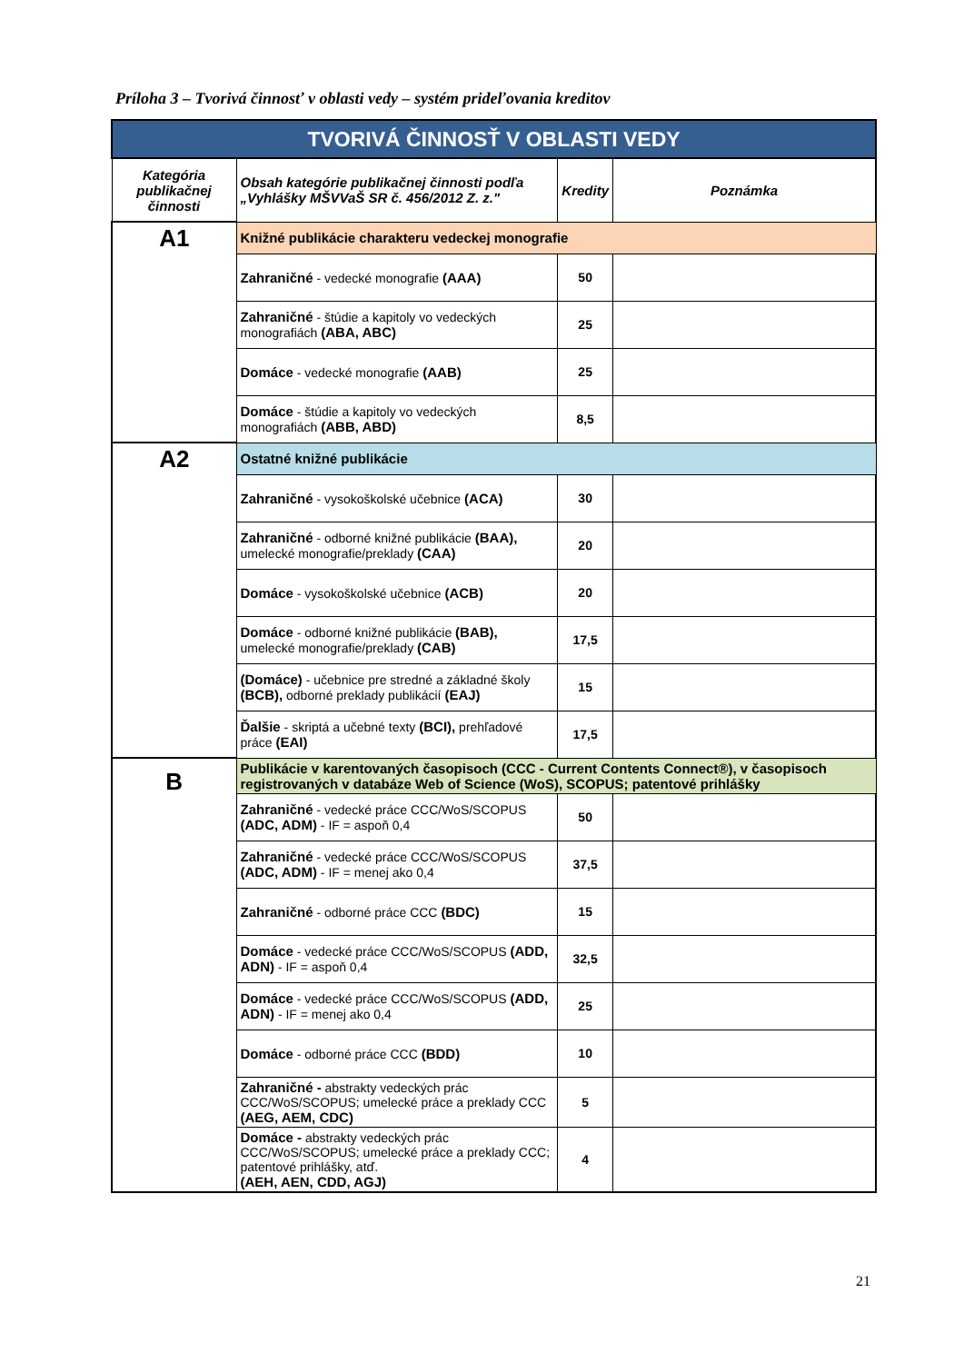Príloha 3 – Tvorivá činnosť v oblasti vedy – systém prideľovania kreditov
| TVORIVÁ ČINNOSŤ V OBLASTI VEDY | | | |
| --- | --- | --- | --- |
| Kategória publikačnej činnosti | Obsah kategórie publikačnej činnosti podľa „Vyhlášky MŠVVaŠ SR č. 456/2012 Z. z." | Kredity | Poznámka |
| A1 | Knižné publikácie charakteru vedeckej monografie | | |
| | Zahraničné - vedecké monografie (AAA) | 50 | |
| | Zahraničné - štúdie a kapitoly vo vedeckých monografiách (ABA, ABC) | 25 | |
| | Domáce - vedecké monografie (AAB) | 25 | |
| | Domáce - štúdie a kapitoly vo vedeckých monografiách (ABB, ABD) | 8,5 | |
| A2 | Ostatné knižné publikácie | | |
| | Zahraničné - vysokoškolské učebnice (ACA) | 30 | |
| | Zahraničné - odborné knižné publikácie (BAA), umelecké monografie/preklady (CAA) | 20 | |
| | Domáce - vysokoškolské učebnice (ACB) | 20 | |
| | Domáce - odborné knižné publikácie (BAB), umelecké monografie/preklady (CAB) | 17,5 | |
| | (Domáce) - učebnice pre stredné a základné školy (BCB), odborné preklady publikácií (EAJ) | 15 | |
| | Ďalšie - skriptá a učebné texty (BCI), prehľadové práce (EAI) | 17,5 | |
| B | Publikácie v karentovaných časopisoch (CCC - Current Contents Connect®), v časopisoch registrovaných v databáze Web of Science (WoS), SCOPUS; patentové prihlášky | | |
| | Zahraničné - vedecké práce CCC/WoS/SCOPUS (ADC, ADM) - IF = aspoň 0,4 | 50 | |
| | Zahraničné - vedecké práce CCC/WoS/SCOPUS (ADC, ADM) - IF = menej ako 0,4 | 37,5 | |
| | Zahraničné - odborné práce CCC (BDC) | 15 | |
| | Domáce - vedecké práce CCC/WoS/SCOPUS (ADD, ADN) - IF = aspoň 0,4 | 32,5 | |
| | Domáce - vedecké práce CCC/WoS/SCOPUS (ADD, ADN) - IF = menej ako 0,4 | 25 | |
| | Domáce - odborné práce CCC (BDD) | 10 | |
| | Zahraničné - abstrakty vedeckých prác CCC/WoS/SCOPUS; umelecké práce a preklady CCC (AEG, AEM, CDC) | 5 | |
| | Domáce - abstrakty vedeckých prác CCC/WoS/SCOPUS; umelecké práce a preklady CCC; patentové prihlášky, atď. (AEH, AEN, CDD, AGJ) | 4 | |
21